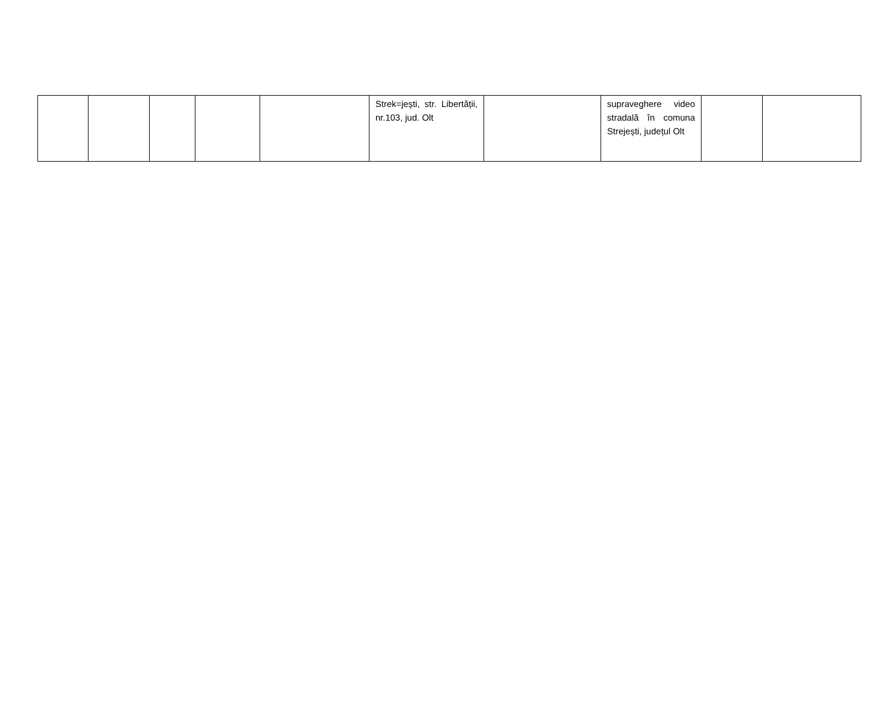| | | | | | Strek=jești, str. Libertății, nr.103, jud. Olt | | supraveghere video stradală în comuna Strejești, județul Olt | | |